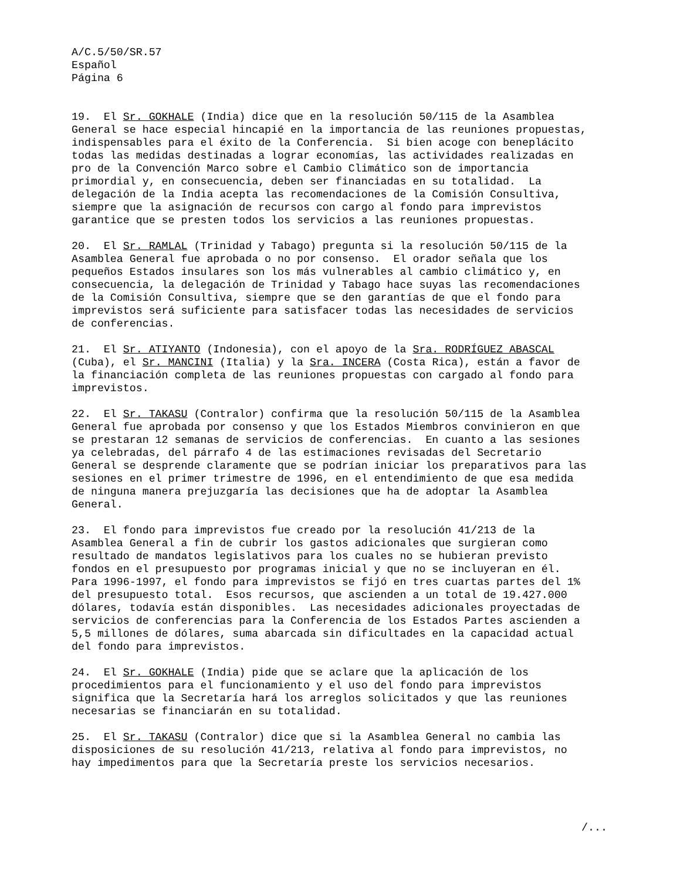A/C.5/50/SR.57
Español
Página 6
19. El Sr. GOKHALE (India) dice que en la resolución 50/115 de la Asamblea General se hace especial hincapié en la importancia de las reuniones propuestas, indispensables para el éxito de la Conferencia. Si bien acoge con beneplácito todas las medidas destinadas a lograr economías, las actividades realizadas en pro de la Convención Marco sobre el Cambio Climático son de importancia primordial y, en consecuencia, deben ser financiadas en su totalidad. La delegación de la India acepta las recomendaciones de la Comisión Consultiva, siempre que la asignación de recursos con cargo al fondo para imprevistos garantice que se presten todos los servicios a las reuniones propuestas.
20. El Sr. RAMLAL (Trinidad y Tabago) pregunta si la resolución 50/115 de la Asamblea General fue aprobada o no por consenso. El orador señala que los pequeños Estados insulares son los más vulnerables al cambio climático y, en consecuencia, la delegación de Trinidad y Tabago hace suyas las recomendaciones de la Comisión Consultiva, siempre que se den garantías de que el fondo para imprevistos será suficiente para satisfacer todas las necesidades de servicios de conferencias.
21. El Sr. ATIYANTO (Indonesia), con el apoyo de la Sra. RODRÍGUEZ ABASCAL (Cuba), el Sr. MANCINI (Italia) y la Sra. INCERA (Costa Rica), están a favor de la financiación completa de las reuniones propuestas con cargado al fondo para imprevistos.
22. El Sr. TAKASU (Contralor) confirma que la resolución 50/115 de la Asamblea General fue aprobada por consenso y que los Estados Miembros convinieron en que se prestaran 12 semanas de servicios de conferencias. En cuanto a las sesiones ya celebradas, del párrafo 4 de las estimaciones revisadas del Secretario General se desprende claramente que se podrían iniciar los preparativos para las sesiones en el primer trimestre de 1996, en el entendimiento de que esa medida de ninguna manera prejuzgaría las decisiones que ha de adoptar la Asamblea General.
23. El fondo para imprevistos fue creado por la resolución 41/213 de la Asamblea General a fin de cubrir los gastos adicionales que surgieran como resultado de mandatos legislativos para los cuales no se hubieran previsto fondos en el presupuesto por programas inicial y que no se incluyeran en él. Para 1996-1997, el fondo para imprevistos se fijó en tres cuartas partes del 1% del presupuesto total. Esos recursos, que ascienden a un total de 19.427.000 dólares, todavía están disponibles. Las necesidades adicionales proyectadas de servicios de conferencias para la Conferencia de los Estados Partes ascienden a 5,5 millones de dólares, suma abarcada sin dificultades en la capacidad actual del fondo para imprevistos.
24. El Sr. GOKHALE (India) pide que se aclare que la aplicación de los procedimientos para el funcionamiento y el uso del fondo para imprevistos significa que la Secretaría hará los arreglos solicitados y que las reuniones necesarias se financiarán en su totalidad.
25. El Sr. TAKASU (Contralor) dice que si la Asamblea General no cambia las disposiciones de su resolución 41/213, relativa al fondo para imprevistos, no hay impedimentos para que la Secretaría preste los servicios necesarios.
/...